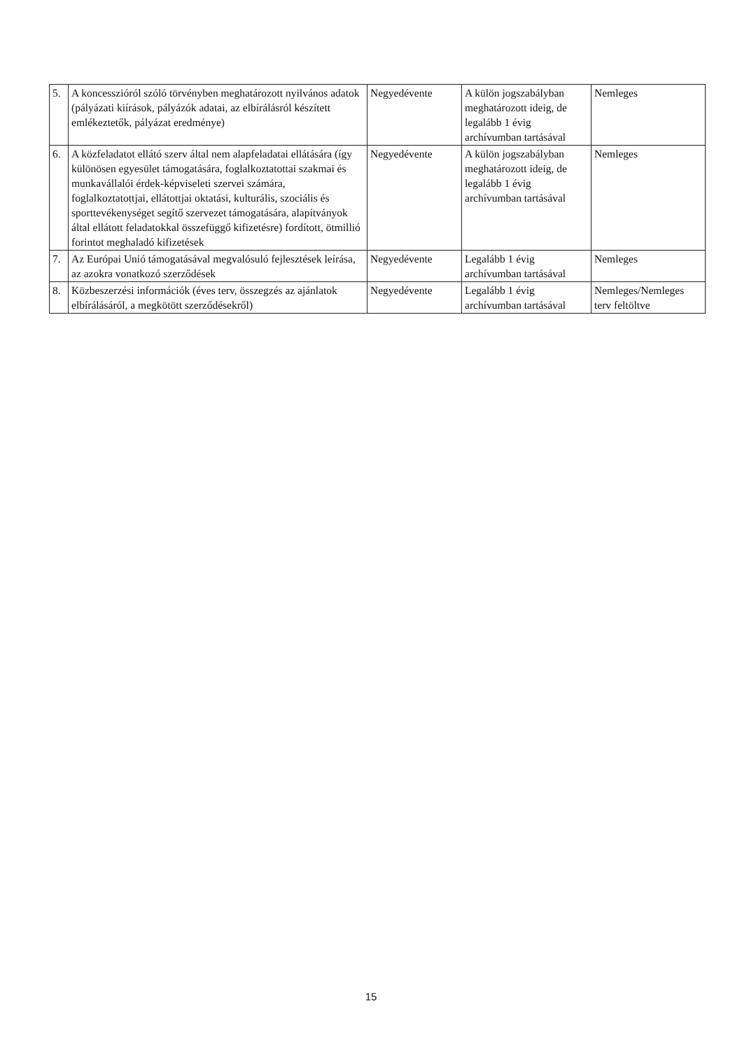| 5. | A koncesszióról szóló törvényben meghatározott nyilvános adatok (pályázati kiírások, pályázók adatai, az elbírálásról készített emlékeztetők, pályázat eredménye) | Negyedévente | A külön jogszabályban meghatározott ideig, de legalább 1 évig archívumban tartásával | Nemleges |
| 6. | A közfeladatot ellátó szerv által nem alapfeladatai ellátására (így különösen egyesület támogatására, foglalkoztatottai szakmai és munkavállalói érdek-képviseleti szervei számára, foglalkoztatottjai, ellátottjai oktatási, kulturális, szociális és sporttevékenységet segítő szervezet támogatására, alapítványok által ellátott feladatokkal összefüggő kifizetésre) fordított, ötmillió forintot meghaladó kifizetések | Negyedévente | A külön jogszabályban meghatározott ideig, de legalább 1 évig archívumban tartásával | Nemleges |
| 7. | Az Európai Unió támogatásával megvalósuló fejlesztések leírása, az azokra vonatkozó szerződések | Negyedévente | Legalább 1 évig archívumban tartásával | Nemleges |
| 8. | Közbeszerzési információk (éves terv, összegzés az ajánlatok elbírálásáról, a megkötött szerződésekről) | Negyedévente | Legalább 1 évig archívumban tartásával | Nemleges/Nemleges terv feltöltve |
15